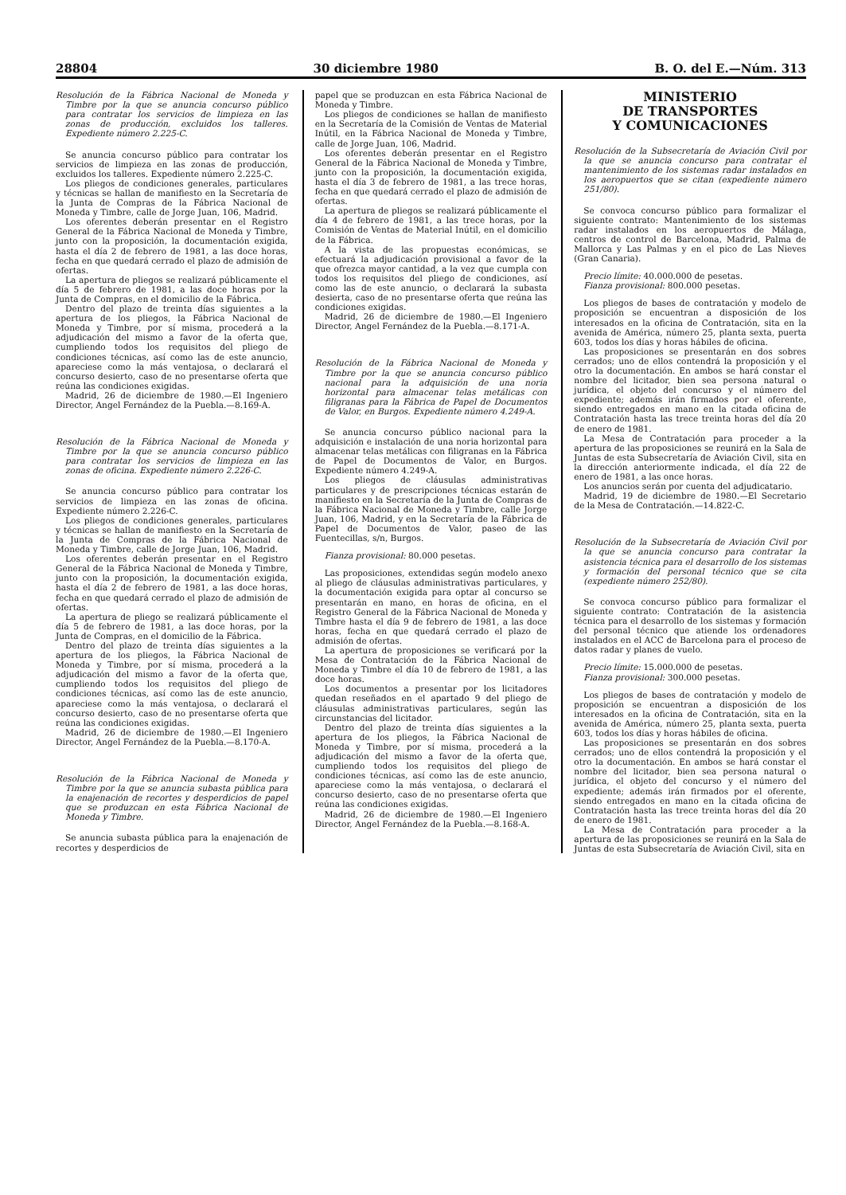28804 30 diciembre 1980 B. O. del E.—Núm. 313
Resolución de la Fábrica Nacional de Moneda y Timbre por la que se anuncia concurso público para contratar los servicios de limpieza en las zonas de producción, excluidos los talleres. Expediente número 2.225-C.
Se anuncia concurso público para contratar los servicios de limpieza en las zonas de producción, excluidos los talleres. Expediente número 2.225-C.
Los pliegos de condiciones generales, particulares y técnicas se hallan de manifiesto en la Secretaría de la Junta de Compras de la Fábrica Nacional de Moneda y Timbre, calle de Jorge Juan, 106, Madrid.
Los oferentes deberán presentar en el Registro General de la Fábrica Nacional de Moneda y Timbre, junto con la proposición, la documentación exigida, hasta el día 2 de febrero de 1981, a las doce horas, fecha en que quedará cerrado el plazo de admisión de ofertas.
La apertura de pliegos se realizará públicamente el día 5 de febrero de 1981, a las doce horas por la Junta de Compras, en el domicilio de la Fábrica.
Dentro del plazo de treinta días siguientes a la apertura de los pliegos, la Fábrica Nacional de Moneda y Timbre, por sí misma, procederá a la adjudicación del mismo a favor de la oferta que, cumpliendo todos los requisitos del pliego de condiciones técnicas, así como las de este anuncio, apareciese como la más ventajosa, o declarará el concurso desierto, caso de no presentarse oferta que reúna las condiciones exigidas.
Madrid, 26 de diciembre de 1980.—El Ingeniero Director, Angel Fernández de la Puebla.—8.169-A.
Resolución de la Fábrica Nacional de Moneda y Timbre por la que se anuncia concurso público para contratar los servicios de limpieza en las zonas de oficina. Expediente número 2.226-C.
Se anuncia concurso público para contratar los servicios de limpieza en las zonas de oficina. Expediente número 2.226-C.
Los pliegos de condiciones generales, particulares y técnicas se hallan de manifiesto en la Secretaría de la Junta de Compras de la Fábrica Nacional de Moneda y Timbre, calle de Jorge Juan, 106, Madrid.
Los oferentes deberán presentar en el Registro General de la Fábrica Nacional de Moneda y Timbre, junto con la proposición, la documentación exigida, hasta el día 2 de febrero de 1981, a las doce horas, fecha en que quedará cerrado el plazo de admisión de ofertas.
La apertura de pliego se realizará públicamente el día 5 de febrero de 1981, a las doce horas, por la Junta de Compras, en el domicilio de la Fábrica.
Dentro del plazo de treinta días siguientes a la apertura de los pliegos, la Fábrica Nacional de Moneda y Timbre, por sí misma, procederá a la adjudicación del mismo a favor de la oferta que, cumpliendo todos los requisitos del pliego de condiciones técnicas, así como las de este anuncio, apareciese como la más ventajosa, o declarará el concurso desierto, caso de no presentarse oferta que reúna las condiciones exigidas.
Madrid, 26 de diciembre de 1980.—El Ingeniero Director, Angel Fernández de la Puebla.—8.170-A.
Resolución de la Fábrica Nacional de Moneda y Timbre por la que se anuncia subasta pública para la enajenación de recortes y desperdicios de papel que se produzcan en esta Fábrica Nacional de Moneda y Timbre.
Se anuncia subasta pública para la enajenación de recortes y desperdicios de
papel que se produzcan en esta Fábrica Nacional de Moneda y Timbre.
Los pliegos de condiciones se hallan de manifiesto en la Secretaría de la Comisión de Ventas de Material Inútil, en la Fábrica Nacional de Moneda y Timbre, calle de Jorge Juan, 106, Madrid.
Los oferentes deberán presentar en el Registro General de la Fábrica Nacional de Moneda y Timbre, junto con la proposición, la documentación exigida, hasta el día 3 de febrero de 1981, a las trece horas, fecha en que quedará cerrado el plazo de admisión de ofertas.
La apertura de pliegos se realizará públicamente el día 4 de febrero de 1981, a las trece horas, por la Comisión de Ventas de Material Inútil, en el domicilio de la Fábrica.
A la vista de las propuestas económicas, se efectuará la adjudicación provisional a favor de la que ofrezca mayor cantidad, a la vez que cumpla con todos los requisitos del pliego de condiciones, así como las de este anuncio, o declarará la subasta desierta, caso de no presentarse oferta que reúna las condiciones exigidas.
Madrid, 26 de diciembre de 1980.—El Ingeniero Director, Angel Fernández de la Puebla.—8.171-A.
Resolución de la Fábrica Nacional de Moneda y Timbre por la que se anuncia concurso público nacional para la adquisición de una noria horizontal para almacenar telas metálicas con filigranas para la Fábrica de Papel de Documentos de Valor, en Burgos. Expediente número 4.249-A.
Se anuncia concurso público nacional para la adquisición e instalación de una noria horizontal para almacenar telas metálicas con filigranas en la Fábrica de Papel de Documentos de Valor, en Burgos. Expediente número 4.249-A.
Los pliegos de cláusulas administrativas particulares y de prescripciones técnicas estarán de manifiesto en la Secretaría de la Junta de Compras de la Fábrica Nacional de Moneda y Timbre, calle Jorge Juan, 106, Madrid, y en la Secretaría de la Fábrica de Papel de Documentos de Valor, paseo de las Fuentecillas, s/n, Burgos.
Fianza provisional: 80.000 pesetas.
Las proposiciones, extendidas según modelo anexo al pliego de cláusulas administrativas particulares, y la documentación exigida para optar al concurso se presentarán en mano, en horas de oficina, en el Registro General de la Fábrica Nacional de Moneda y Timbre hasta el día 9 de febrero de 1981, a las doce horas, fecha en que quedará cerrado el plazo de admisión de ofertas.
La apertura de proposiciones se verificará por la Mesa de Contratación de la Fábrica Nacional de Moneda y Timbre el día 10 de febrero de 1981, a las doce horas.
Los documentos a presentar por los licitadores quedan reseñados en el apartado 9 del pliego de cláusulas administrativas particulares, según las circunstancias del licitador.
Dentro del plazo de treinta días siguientes a la apertura de los pliegos, la Fábrica Nacional de Moneda y Timbre, por sí misma, procederá a la adjudicación del mismo a favor de la oferta que, cumpliendo todos los requisitos del pliego de condiciones técnicas, así como las de este anuncio, apareciese como la más ventajosa, o declarará el concurso desierto, caso de no presentarse oferta que reúna las condiciones exigidas.
Madrid, 26 de diciembre de 1980.—El Ingeniero Director, Angel Fernández de la Puebla.—8.168-A.
MINISTERIO
DE TRANSPORTES
Y COMUNICACIONES
Resolución de la Subsecretaría de Aviación Civil por la que se anuncia concurso para contratar el mantenimiento de los sistemas radar instalados en los aeropuertos que se citan (expediente número 251/80).
Se convoca concurso público para formalizar el siguiente contrato: Mantenimiento de los sistemas radar instalados en los aeropuertos de Málaga, centros de control de Barcelona, Madrid, Palma de Mallorca y Las Palmas y en el pico de Las Nieves (Gran Canaria).
Precio límite: 40.000.000 de pesetas.
Fianza provisional: 800.000 pesetas.
Los pliegos de bases de contratación y modelo de proposición se encuentran a disposición de los interesados en la oficina de Contratación, sita en la avenida de América, número 25, planta sexta, puerta 603, todos los días y horas hábiles de oficina.
Las proposiciones se presentarán en dos sobres cerrados; uno de ellos contendrá la proposición y el otro la documentación. En ambos se hará constar el nombre del licitador, bien sea persona natural o jurídica, el objeto del concurso y el número del expediente; además irán firmados por el oferente, siendo entregados en mano en la citada oficina de Contratación hasta las trece treinta horas del día 20 de enero de 1981.
La Mesa de Contratación para proceder a la apertura de las proposiciones se reunirá en la Sala de Juntas de esta Subsecretaría de Aviación Civil, sita en la dirección anteriormente indicada, el día 22 de enero de 1981, a las once horas.
Los anuncios serán por cuenta del adjudicatario.
Madrid, 19 de diciembre de 1980.—El Secretario de la Mesa de Contratación.—14.822-C.
Resolución de la Subsecretaría de Aviación Civil por la que se anuncia concurso para contratar la asistencia técnica para el desarrollo de los sistemas y formación del personal técnico que se cita (expediente número 252/80).
Se convoca concurso público para formalizar el siguiente contrato: Contratación de la asistencia técnica para el desarrollo de los sistemas y formación del personal técnico que atiende los ordenadores instalados en el ACC de Barcelona para el proceso de datos radar y planes de vuelo.
Precio límite: 15.000.000 de pesetas.
Fianza provisional: 300.000 pesetas.
Los pliegos de bases de contratación y modelo de proposición se encuentran a disposición de los interesados en la oficina de Contratación, sita en la avenida de América, número 25, planta sexta, puerta 603, todos los días y horas hábiles de oficina.
Las proposiciones se presentarán en dos sobres cerrados; uno de ellos contendrá la proposición y el otro la documentación. En ambos se hará constar el nombre del licitador, bien sea persona natural o jurídica, el objeto del concurso y el número del expediente; además irán firmados por el oferente, siendo entregados en mano en la citada oficina de Contratación hasta las trece treinta horas del día 20 de enero de 1981.
La Mesa de Contratación para proceder a la apertura de las proposiciones se reunirá en la Sala de Juntas de esta Subsecretaría de Aviación Civil, sita en